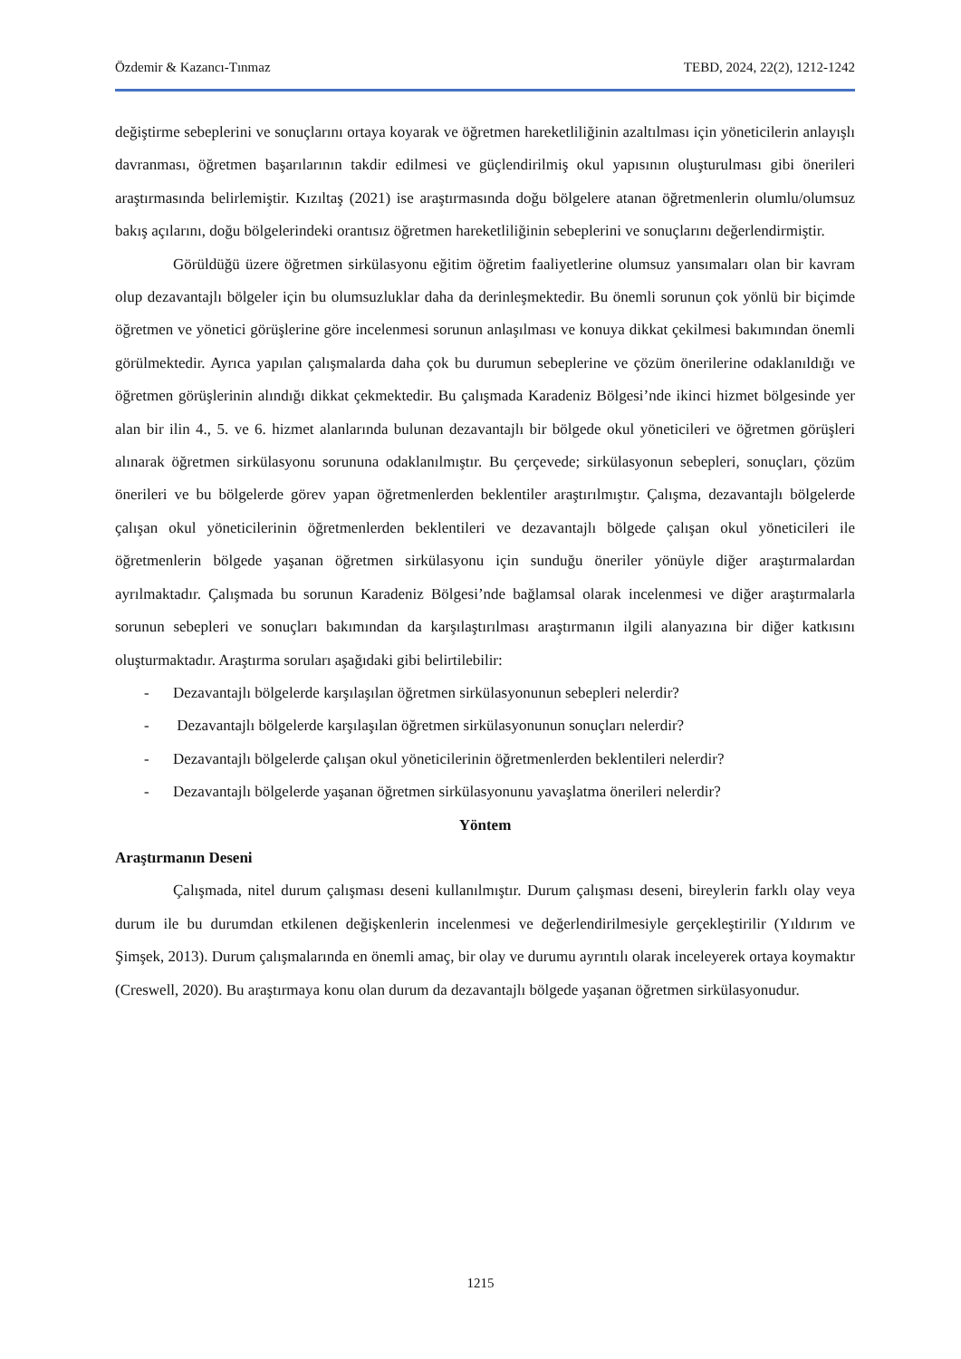Özdemir & Kazancı-Tınmaz TEBD, 2024, 22(2), 1212-1242
değiştirme sebeplerini ve sonuçlarını ortaya koyarak ve öğretmen hareketliliğinin azaltılması için yöneticilerin anlayışlı davranması, öğretmen başarılarının takdir edilmesi ve güçlendirilmiş okul yapısının oluşturulması gibi önerileri araştırmasında belirlemiştir. Kızıltaş (2021) ise araştırmasında doğu bölgelere atanan öğretmenlerin olumlu/olumsuz bakış açılarını, doğu bölgelerindeki orantısız öğretmen hareketliliğinin sebeplerini ve sonuçlarını değerlendirmiştir.
Görüldüğü üzere öğretmen sirkülasyonu eğitim öğretim faaliyetlerine olumsuz yansımaları olan bir kavram olup dezavantajlı bölgeler için bu olumsuzluklar daha da derinleşmektedir. Bu önemli sorunun çok yönlü bir biçimde öğretmen ve yönetici görüşlerine göre incelenmesi sorunun anlaşılması ve konuya dikkat çekilmesi bakımından önemli görülmektedir. Ayrıca yapılan çalışmalarda daha çok bu durumun sebeplerine ve çözüm önerilerine odaklanıldığı ve öğretmen görüşlerinin alındığı dikkat çekmektedir. Bu çalışmada Karadeniz Bölgesi’nde ikinci hizmet bölgesinde yer alan bir ilin 4., 5. ve 6. hizmet alanlarında bulunan dezavantajlı bir bölgede okul yöneticileri ve öğretmen görüşleri alınarak öğretmen sirkülasyonu sorununa odaklanılmıştır. Bu çerçevede; sirkülasyonun sebepleri, sonuçları, çözüm önerileri ve bu bölgelerde görev yapan öğretmenlerden beklentiler araştırılmıştır. Çalışma, dezavantajlı bölgelerde çalışan okul yöneticilerinin öğretmenlerden beklentileri ve dezavantajlı bölgede çalışan okul yöneticileri ile öğretmenlerin bölgede yaşanan öğretmen sirkülasyonu için sunduğu öneriler yönüyle diğer araştırmalardan ayrılmaktadır. Çalışmada bu sorunun Karadeniz Bölgesi’nde bağlamsal olarak incelenmesi ve diğer araştırmalarla sorunun sebepleri ve sonuçları bakımından da karşılaştırılması araştırmanın ilgili alanyazına bir diğer katkısını oluşturmaktadır. Araştırma soruları aşağıdaki gibi belirtilebilir:
- Dezavantajlı bölgelerde karşılaşılan öğretmen sirkülasyonunun sebepleri nelerdir?
- Dezavantajlı bölgelerde karşılaşılan öğretmen sirkülasyonunun sonuçları nelerdir?
- Dezavantajlı bölgelerde çalışan okul yöneticilerinin öğretmenlerden beklentileri nelerdir?
- Dezavantajlı bölgelerde yaşanan öğretmen sirkülasyonunu yavaşlatma önerileri nelerdir?
Yöntem
Araştırmanın Deseni
Çalışmada, nitel durum çalışması deseni kullanılmıştır. Durum çalışması deseni, bireylerin farklı olay veya durum ile bu durumdan etkilenen değişkenlerin incelenmesi ve değerlendirilmesiyle gerçekleştirilir (Yıldırım ve Şimşek, 2013). Durum çalışmalarında en önemli amaç, bir olay ve durumu ayrıntılı olarak inceleyerek ortaya koymaktır (Creswell, 2020). Bu araştırmaya konu olan durum da dezavantajlı bölgede yaşanan öğretmen sirkülasyonudur.
1215